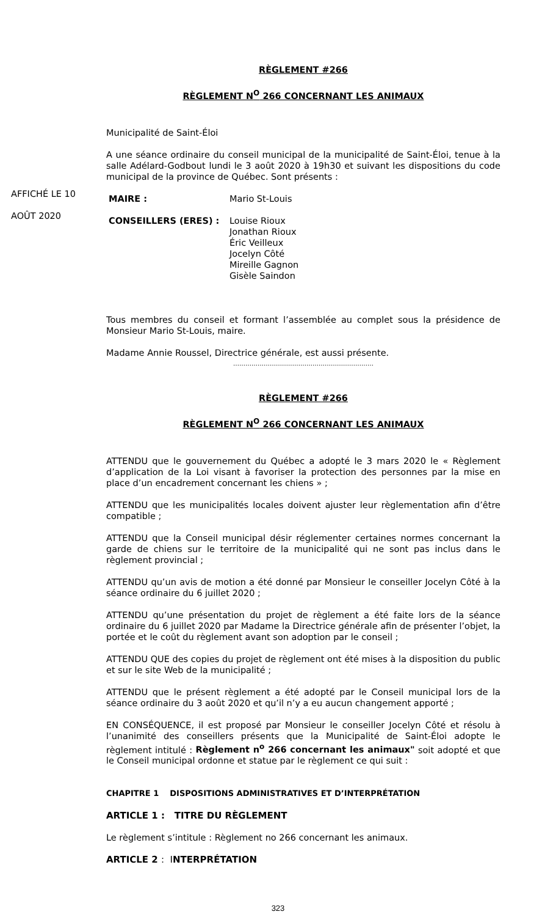RÈGLEMENT #266
RÈGLEMENT N<sup>O</sup> 266 CONCERNANT LES ANIMAUX
Municipalité de Saint-Éloi
A une séance ordinaire du conseil municipal de la municipalité de Saint-Éloi, tenue à la salle Adélard-Godbout lundi le 3 août 2020 à 19h30 et suivant les dispositions du code municipal de la province de Québec. Sont présents :
AFFICHÉ LE 10
AOÛT 2020
MAIRE : Mario St-Louis
CONSEILLERS (ERES) : Louise Rioux
Jonathan Rioux
Éric Veilleux
Jocelyn Côté
Mireille Gagnon
Gisèle Saindon
Tous membres du conseil et formant l’assemblée au complet sous la présidence de Monsieur Mario St-Louis, maire.
Madame Annie Roussel, Directrice générale, est aussi présente.
……………………………………………………………
RÈGLEMENT #266
RÈGLEMENT N<sup>O</sup> 266 CONCERNANT LES ANIMAUX
ATTENDU que le gouvernement du Québec a adopté le 3 mars 2020 le « Règlement d’application de la Loi visant à favoriser la protection des personnes par la mise en place d’un encadrement concernant les chiens » ;
ATTENDU que les municipalités locales doivent ajuster leur règlementation afin d’être compatible ;
ATTENDU que la Conseil municipal désir réglementer certaines normes concernant la garde de chiens sur le territoire de la municipalité qui ne sont pas inclus dans le règlement provincial ;
ATTENDU qu’un avis de motion a été donné par Monsieur le conseiller Jocelyn Côté à la séance ordinaire du 6 juillet 2020 ;
ATTENDU qu’une présentation du projet de règlement a été faite lors de la séance ordinaire du 6 juillet 2020 par Madame la Directrice générale afin de présenter l’objet, la portée et le coût du règlement avant son adoption par le conseil ;
ATTENDU QUE des copies du projet de règlement ont été mises à la disposition du public et sur le site Web de la municipalité ;
ATTENDU que le présent règlement a été adopté par le Conseil municipal lors de la séance ordinaire du 3 août 2020 et qu’il n’y a eu aucun changement apporté ;
EN CONSÉQUENCE, il est proposé par Monsieur le conseiller Jocelyn Côté et résolu à l’unanimité des conseillers présents que la Municipalité de Saint-Éloi adopte le règlement intitulé : Règlement n<sup>o</sup> 266 concernant les animaux" soit adopté et que le Conseil municipal ordonne et statue par le règlement ce qui suit :
CHAPITRE 1 DISPOSITIONS ADMINISTRATIVES ET D’INTERPRÉTATION
ARTICLE 1 : TITRE DU RÈGLEMENT
Le règlement s’intitule : Règlement no 266 concernant les animaux.
ARTICLE 2 : INTERPRÉTATION
323